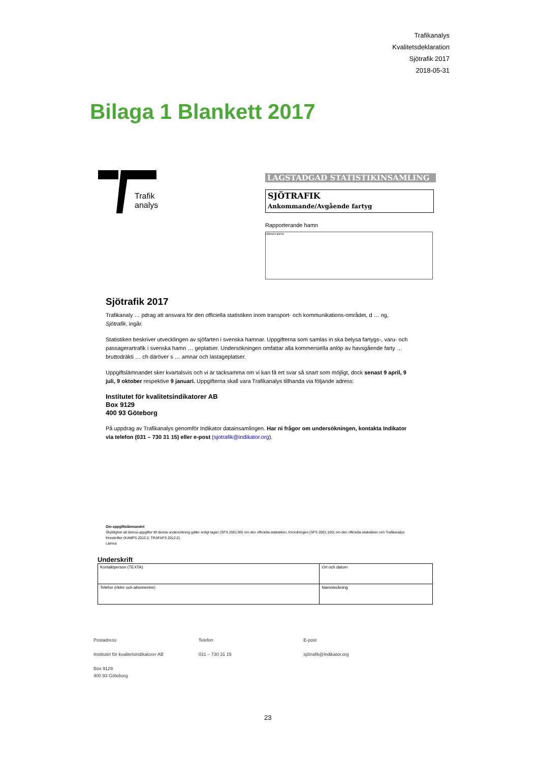Trafikanalys
Kvalitetsdeklaration
Sjötrafik 2017
2018-05-31
Bilaga 1 Blankett 2017
Trafik
analys
LAGSTADGAD STATISTIKINSAMLING
SJÖTRAFIK
Ankommande/Avgående fartyg
Rapporterande hamn
(Stämpla gärna)
Sjötrafik 2017
Trafikanaly … pdrag att ansvara för den officiella statistiken inom transport- och kommunikations-området, d … ng, Sjötrafik, ingår.
Statistiken beskriver utvecklingen av sjöfarten i svenska hamnar. Uppgifterna som samlas in ska belysa fartygs-, varu- och passagerartrafik i svenska hamn … geplatser. Undersökningen omfattar alla kommersiella anlöp av havsgående farty … bruttodräkti … ch däröver s … amnar och lastageplatser.
Uppgiftslämnandet sker kvartalsvis och vi är tacksamma om vi kan få ert svar så snart som möjligt, dock senast 9 april, 9 juli, 9 oktober respektive 9 januari. Uppgifterna skall vara Trafikanalys tillhanda via följande adress:
Institutet för kvalitetsindikatorer AB
Box 9129
400 93 Göteborg
På uppdrag av Trafikanalys genomför Indikator datainsamlingen. Har ni frågor om undersökningen, kontakta Indikator via telefon (031 – 730 31 15) eller e-post (sjotrafik@indikator.org).
Om uppgiftslämnandet
Skyldighet att lämna uppgifter till denna undersökning gäller enligt lagen (SFS 2001:99) om den officiella statistiken, förordningen (SFS 2001:100) om den officiella statistiken och Trafikanalys föreskrifter (KAMFS 2012:2, TRAFAFS 2012:2).
Lämna
Underskrift
| Kontaktperson (TEXTA) | Ort och datum |
| Telefon (riktnr och abonnentnr) | Namnteckning |
Postadress
Institutet för kvalitetsindikatorer AB
Box 9129
400 93 Göteborg
Telefon
031 – 730 31 15
E-post
sjötrafik@indikator.org
23